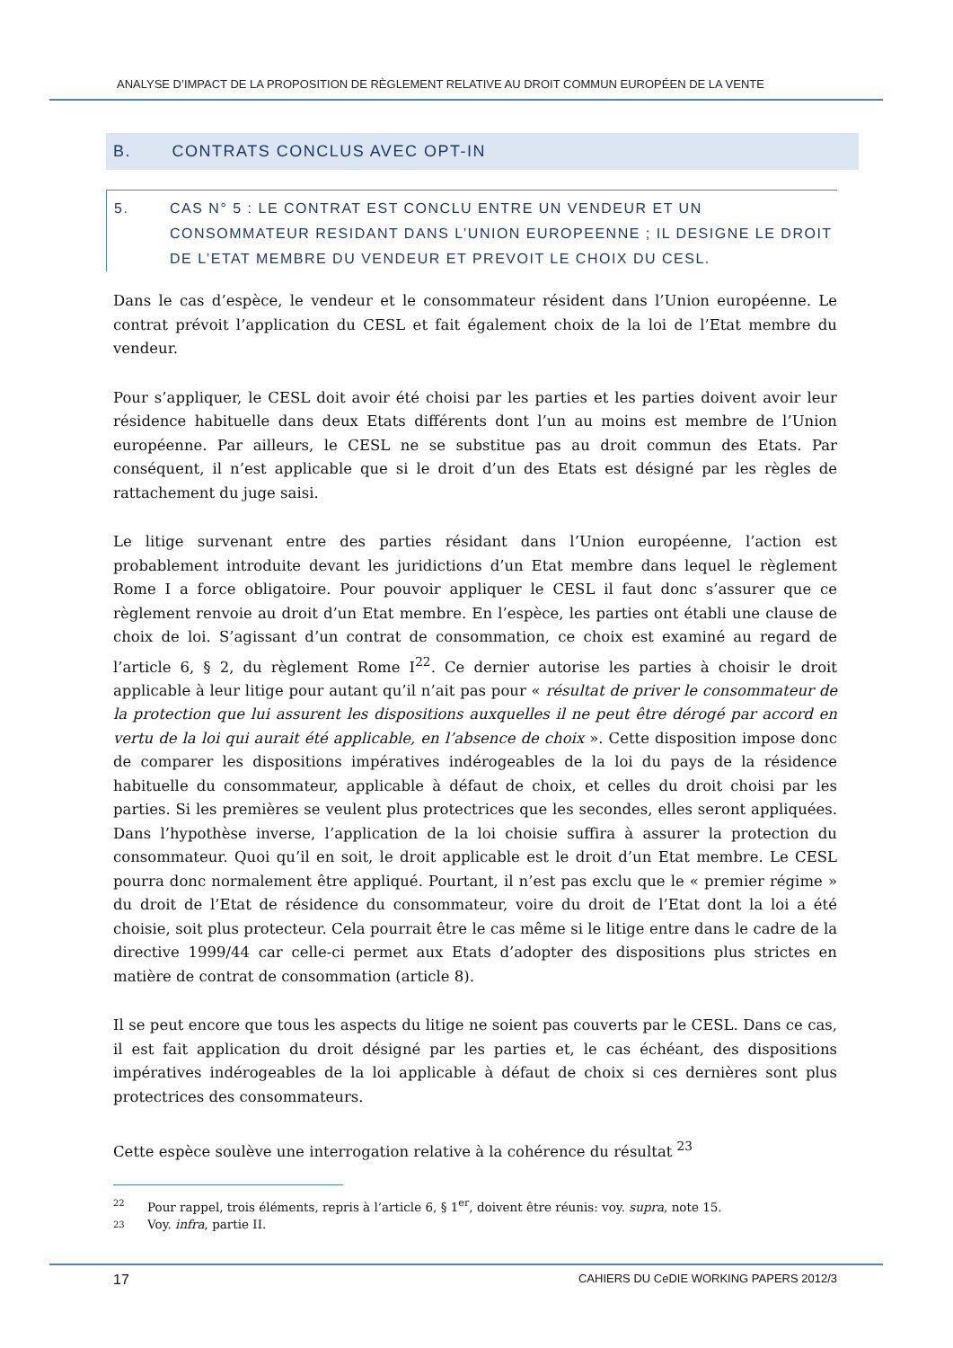ANALYSE D’IMPACT DE LA PROPOSITION DE RÈGLEMENT RELATIVE AU DROIT COMMUN EUROPÉEN DE LA VENTE
B. CONTRATS CONCLUS AVEC OPT-IN
5. CAS N° 5 : LE CONTRAT EST CONCLU ENTRE UN VENDEUR ET UN CONSOMMATEUR RESIDANT DANS L’UNION EUROPEENNE ; IL DESIGNE LE DROIT DE L’ETAT MEMBRE DU VENDEUR ET PREVOIT LE CHOIX DU CESL.
Dans le cas d’espèce, le vendeur et le consommateur résident dans l’Union européenne. Le contrat prévoit l’application du CESL et fait également choix de la loi de l’Etat membre du vendeur.
Pour s’appliquer, le CESL doit avoir été choisi par les parties et les parties doivent avoir leur résidence habituelle dans deux Etats différents dont l’un au moins est membre de l’Union européenne. Par ailleurs, le CESL ne se substitue pas au droit commun des Etats. Par conséquent, il n’est applicable que si le droit d’un des Etats est désigné par les règles de rattachement du juge saisi.
Le litige survenant entre des parties résidant dans l’Union européenne, l’action est probablement introduite devant les juridictions d’un Etat membre dans lequel le règlement Rome I a force obligatoire. Pour pouvoir appliquer le CESL il faut donc s’assurer que ce règlement renvoie au droit d’un Etat membre. En l’espèce, les parties ont établi une clause de choix de loi. S’agissant d’un contrat de consommation, ce choix est examiné au regard de l’article 6, § 2, du règlement Rome I<sup>22</sup>. Ce dernier autorise les parties à choisir le droit applicable à leur litige pour autant qu’il n’ait pas pour « résultat de priver le consommateur de la protection que lui assurent les dispositions auxquelles il ne peut être dérogé par accord en vertu de la loi qui aurait été applicable, en l’absence de choix ». Cette disposition impose donc de comparer les dispositions impératives indérogeables de la loi du pays de la résidence habituelle du consommateur, applicable à défaut de choix, et celles du droit choisi par les parties. Si les premières se veulent plus protectrices que les secondes, elles seront appliquées. Dans l’hypothèse inverse, l’application de la loi choisie suffira à assurer la protection du consommateur. Quoi qu’il en soit, le droit applicable est le droit d’un Etat membre. Le CESL pourra donc normalement être appliqué. Pourtant, il n’est pas exclu que le « premier régime » du droit de l’Etat de résidence du consommateur, voire du droit de l’Etat dont la loi a été choisie, soit plus protecteur. Cela pourrait être le cas même si le litige entre dans le cadre de la directive 1999/44 car celle-ci permet aux Etats d’adopter des dispositions plus strictes en matière de contrat de consommation (article 8).
Il se peut encore que tous les aspects du litige ne soient pas couverts par le CESL. Dans ce cas, il est fait application du droit désigné par les parties et, le cas échéant, des dispositions impératives indérogeables de la loi applicable à défaut de choix si ces dernières sont plus protectrices des consommateurs.
Cette espèce soulève une interrogation relative à la cohérence du résultat <sup>23</sup>
22 Pour rappel, trois éléments, repris à l’article 6, § 1<sup>er</sup>, doivent être réunis: voy. supra, note 15.
23 Voy. infra, partie II.
17 CAHIERS DU CeDIE WORKING PAPERS 2012/3